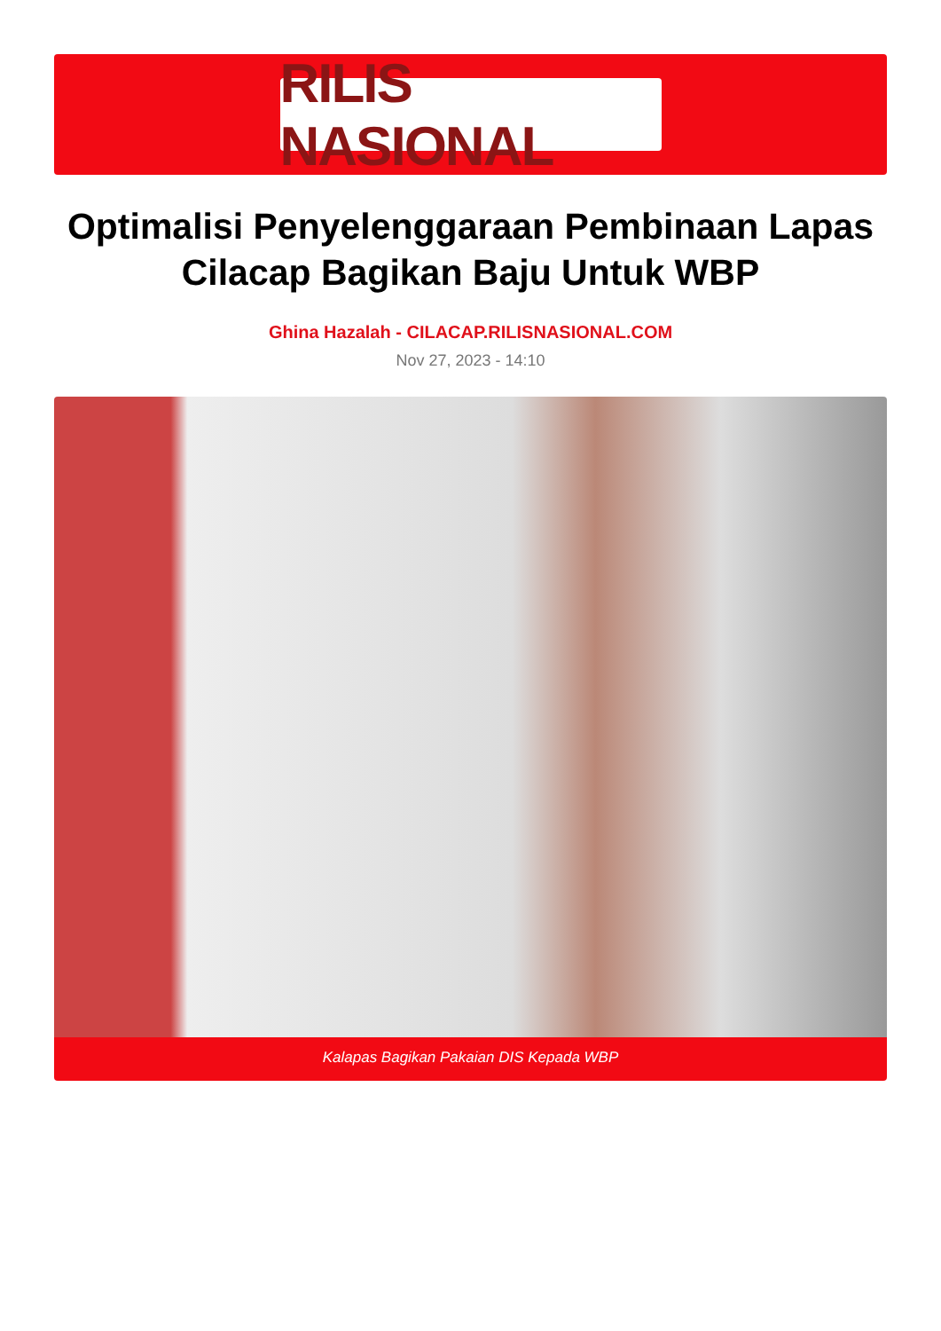RILIS NASIONAL
Optimalisi Penyelenggaraan Pembinaan Lapas Cilacap Bagikan Baju Untuk WBP
Ghina Hazalah - CILACAP.RILISNASIONAL.COM
Nov 27, 2023 - 14:10
Kalapas Bagikan Pakaian DIS Kepada WBP